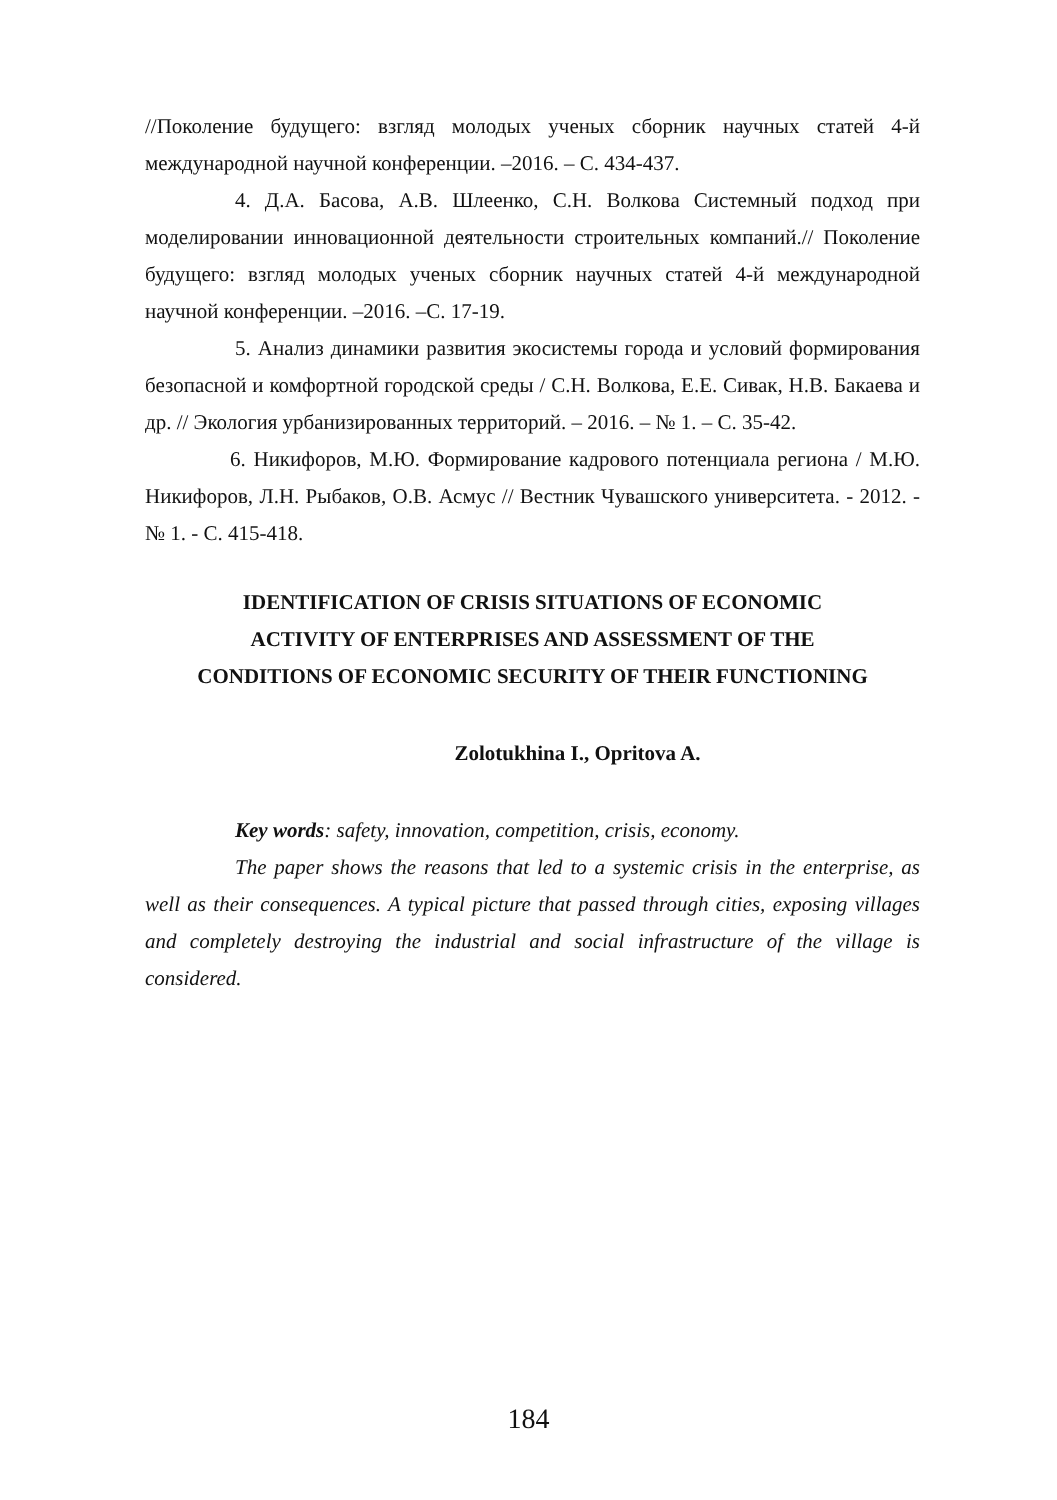//Поколение будущего: взгляд молодых ученых сборник научных статей 4-й международной научной конференции. –2016. – С. 434-437.
4. Д.А. Басова, А.В. Шлеенко, С.Н. Волкова Системный подход при моделировании инновационной деятельности строительных компаний.// Поколение будущего: взгляд молодых ученых сборник научных статей 4-й международной научной конференции. –2016. –С. 17-19.
5. Анализ динамики развития экосистемы города и условий формирования безопасной и комфортной городской среды / С.Н. Волкова, Е.Е. Сивак, Н.В. Бакаева и др. // Экология урбанизированных территорий. – 2016. – № 1. – С. 35-42.
6. Никифоров, М.Ю. Формирование кадрового потенциала региона / М.Ю. Никифоров, Л.Н. Рыбаков, О.В. Асмус // Вестник Чувашского университета. - 2012. - № 1. - С. 415-418.
IDENTIFICATION OF CRISIS SITUATIONS OF ECONOMIC
ACTIVITY OF ENTERPRISES AND ASSESSMENT OF THE
CONDITIONS OF ECONOMIC SECURITY OF THEIR FUNCTIONING
Zolotukhina I., Opritova A.
Key words: safety, innovation, competition, crisis, economy.
The paper shows the reasons that led to a systemic crisis in the enterprise, as well as their consequences. A typical picture that passed through cities, exposing villages and completely destroying the industrial and social infrastructure of the village is considered.
184